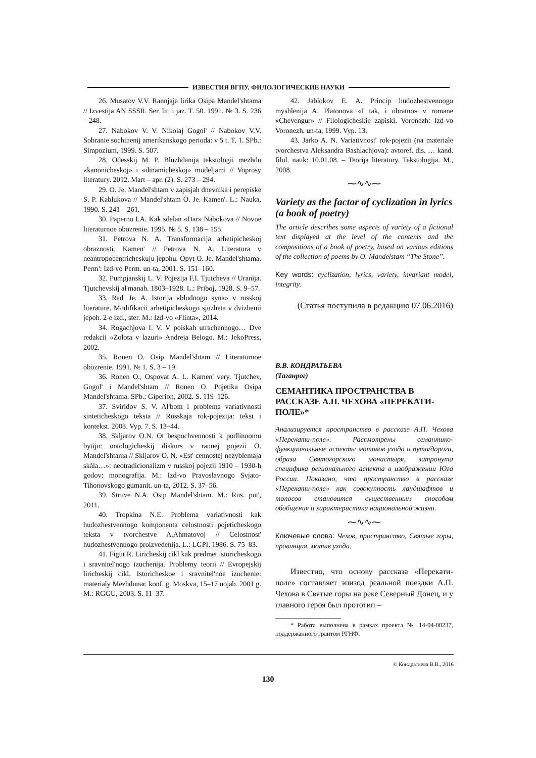ИЗВЕСТИЯ ВГПУ. ФИЛОЛОГИЧЕСКИЕ НАУКИ
26. Musatov V.V. Rannjaja lirika Osipa Mandel'shtama // Izvestija AN SSSR. Ser. lit. i jaz. T. 50. 1991. № 3. S. 236 – 248.
27. Nabokov V. V. Nikolaj Gogol' // Nabokov V.V. Sobranie sochinenij amerikanskogo perioda: v 5 t. T. 1. SPb.: Simpozium, 1999. S. 507.
28. Odesskij M. P. Bluzhdanija tekstologii mezhdu «kanonicheskoj» i «dinamicheskoj» modeljami // Voprosy literatury. 2012. Mart – apr. (2). S. 273 – 294.
29. O. Je. Mandel'shtam v zapisjah dnevnika i perepiske S. P. Kablukova // Mandel'shtam O. Je. Kamen'. L.: Nauka, 1990. S. 241 – 261.
30. Paperno I.A. Kak sdelan «Dar» Nabokova // Novoe literaturnoe obozrenie. 1995. № 5. S. 138 – 155.
31. Petrova N. A. Transformacija arhetipicheskoj obraznosti. Kamen' // Petrova N. A. Literatura v neantropocentricheskuju jepohu. Opyt O. Je. Mandel'shtama. Perm': Izd-vo Perm. un-ta, 2001. S. 151–160.
32. Pumpjanskij L. V. Pojezija F.I. Tjutcheva // Uranija. Tjutchevskij al'manah. 1803–1928. L.: Priboj, 1928. S. 9–57.
33. Rad' Je. A. Istorija «bludnogo syna» v russkoj literature. Modifikacii arhetipicheskogo sjuzheta v dvizhenii jepoh. 2-e izd., ster. M.: Izd-vo «Flinta», 2014.
34. Rogachjova I. V. V poiskah utrachennogo… Dve redakcii «Zolota v lazuri» Andreja Belogo. M.: JekoPress, 2002.
35. Ronen O. Osip Mandel'shtam // Literaturnoe obozrenie. 1991. № 1. S. 3 – 19.
36. Ronen O., Ospovat A. L. Kamen' very. Tjutchev, Gogol' i Mandel'shtam // Ronen O. Pojetika Osipa Mandel'shtama. SPb.: Giperion, 2002. S. 119–126.
37. Sviridov S. V. Al'bom i problema variativnosti sinteticheskogo teksta // Russkaja rok-pojezija: tekst i kontekst. 2003. Vyp. 7. S. 13–44.
38. Skljarov O.N. Ot bespochvennosti k podlinnomu bytiju: ontologicheskij diskurs v rannej pojezii O. Mandel'shtama // Skljarov O. N. «Est' cennostej nezyblemaja skála…»: neotradicionalizm v russkoj pojezii 1910 – 1930-h godov: monografija. M.: Izd-vo Pravoslavnogo Svjato-Tihonovskogo gumanit. un-ta, 2012. S. 37–56.
39. Struve N.A. Osip Mandel'shtam. M.: Rus. put', 2011.
40. Tropkina N.E. Problema variativnosti kak hudozhestvennogo komponenta celostnosti pojeticheskogo teksta v tvorchestve A.Ahmatovoj // Celostnost' hudozhestvennogo proizvedenija. L.: LGPI, 1986. S. 75–83.
41. Figut R. Liricheskij cikl kak predmet istoricheskogo i sravnitel'nogo izuchenija. Problemy teorii // Evropejskij liricheskij cikl. Istoricheskoe i sravnitel'noe izuchenie: materialy Mezhdunar. konf. g. Moskva, 15–17 nojab. 2001 g. M.: RGGU, 2003. S. 11–37.
42. Jablokov E. A. Princip hudozhestvennogo myshlenija A. Platonova «I tak, i obratno» v romane «Chevengur» // Filologicheskie zapiski. Voronezh: Izd-vo Voronezh. un-ta, 1999. Vyp. 13.
43. Jarko A. N. Variativnost' rok-pojezii (na materiale tvorchestva Aleksandra Bashlachjova): avtoref. dis. … kand. filol. nauk: 10.01.08. – Teorija literatury. Tekstologija. M., 2008.
⁓∿∿⁓
Variety as the factor of cyclization in lyrics (a book of poetry)
The article describes some aspects of variety of a fictional text displayed at the level of the contents and the compositions of a book of poetry, based on various editions of the collection of poems by O. Mandelstam “The Stone”.
Key words: cyclization, lyrics, variety, invariant model, integrity.
(Статья поступила в редакцию 07.06.2016)
В.В. КОНДРАТЬЕВА
(Таганрог)
СЕМАНТИКА ПРОСТРАНСТВА В РАССКАЗЕ А.П. ЧЕХОВА «ПЕРЕКАТИ-ПОЛЕ»*
Анализируется пространство в рассказе А.П. Чехова «Перекати-поле». Рассмотрены семантико-функциональные аспекты мотивов ухода и пути/дороги, образа Святогорского монастыря, затронута специфика регионального аспекта в изображении Юга России. Показано, что пространство в рассказе «Перекати-поле» как совокупность ландшафтов и топосов становится существенным способом обобщения и характеристики национальной жизни.
⁓∿∿⁓
Ключевые слова: Чехов, пространство, Святые горы, провинция, мотив ухода.
Известно, что основу рассказа «Перекати-поле» составляет эпизод реальной поездки А.П. Чехова в Святые горы на реке Северный Донец, и у главного героя был прототип –
* Работа выполнена в рамках проекта № 14-04-00237, поддержанного грантом РГНФ.
© Кондратьева В.В., 2016
130